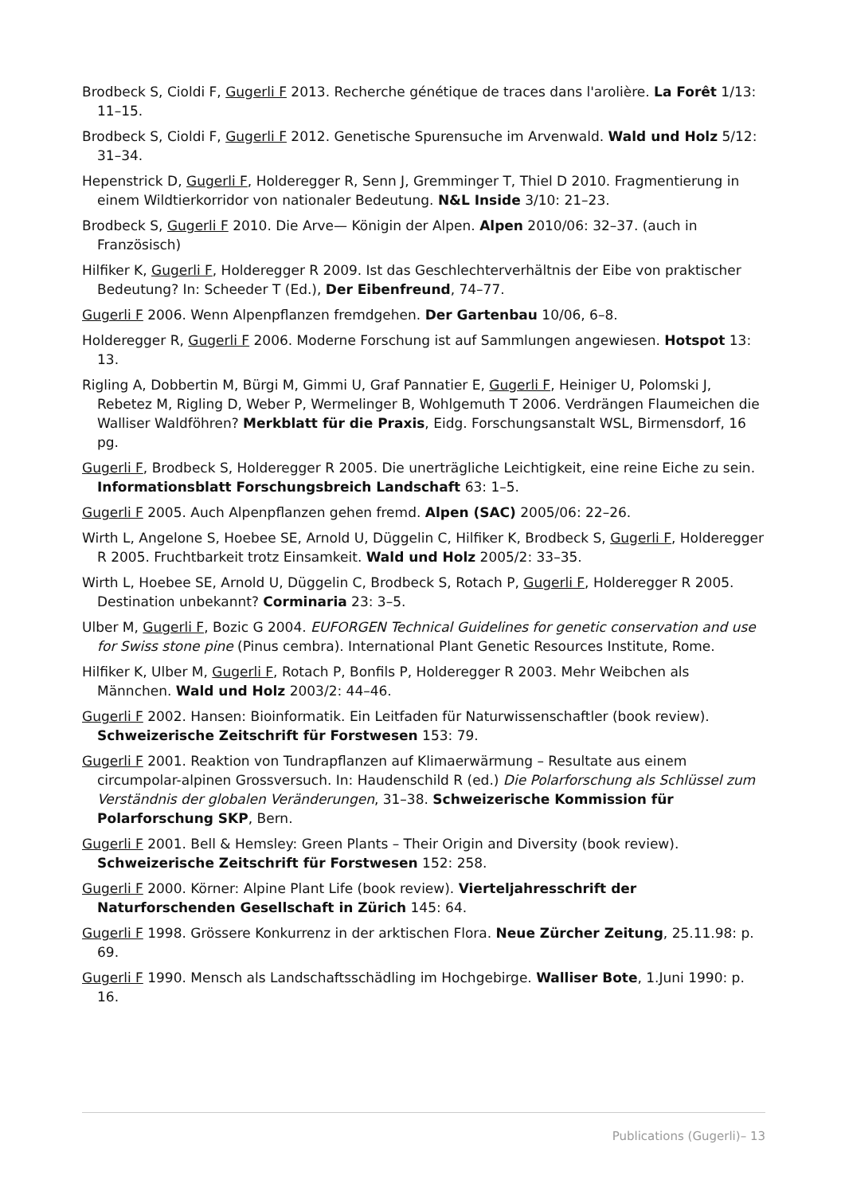Brodbeck S, Cioldi F, Gugerli F 2013. Recherche génétique de traces dans l'arolière. La Forêt 1/13: 11–15.
Brodbeck S, Cioldi F, Gugerli F 2012. Genetische Spurensuche im Arvenwald. Wald und Holz 5/12: 31–34.
Hepenstrick D, Gugerli F, Holderegger R, Senn J, Gremminger T, Thiel D 2010. Fragmentierung in einem Wildtierkorridor von nationaler Bedeutung. N&L Inside 3/10: 21–23.
Brodbeck S, Gugerli F 2010. Die Arve— Königin der Alpen. Alpen 2010/06: 32–37. (auch in Französisch)
Hilfiker K, Gugerli F, Holderegger R 2009. Ist das Geschlechterverhältnis der Eibe von praktischer Bedeutung? In: Scheeder T (Ed.), Der Eibenfreund, 74–77.
Gugerli F 2006. Wenn Alpenpflanzen fremdgehen. Der Gartenbau 10/06, 6–8.
Holderegger R, Gugerli F 2006. Moderne Forschung ist auf Sammlungen angewiesen. Hotspot 13: 13.
Rigling A, Dobbertin M, Bürgi M, Gimmi U, Graf Pannatier E, Gugerli F, Heiniger U, Polomski J, Rebetez M, Rigling D, Weber P, Wermelinger B, Wohlgemuth T 2006. Verdrängen Flaumeichen die Walliser Waldföhren? Merkblatt für die Praxis, Eidg. Forschungsanstalt WSL, Birmensdorf, 16 pg.
Gugerli F, Brodbeck S, Holderegger R 2005. Die unerträgliche Leichtigkeit, eine reine Eiche zu sein. Informationsblatt Forschungsbreich Landschaft 63: 1–5.
Gugerli F 2005. Auch Alpenpflanzen gehen fremd. Alpen (SAC) 2005/06: 22–26.
Wirth L, Angelone S, Hoebee SE, Arnold U, Düggelin C, Hilfiker K, Brodbeck S, Gugerli F, Holderegger R 2005. Fruchtbarkeit trotz Einsamkeit. Wald und Holz 2005/2: 33–35.
Wirth L, Hoebee SE, Arnold U, Düggelin C, Brodbeck S, Rotach P, Gugerli F, Holderegger R 2005. Destination unbekannt? Corminaria 23: 3–5.
Ulber M, Gugerli F, Bozic G 2004. EUFORGEN Technical Guidelines for genetic conservation and use for Swiss stone pine (Pinus cembra). International Plant Genetic Resources Institute, Rome.
Hilfiker K, Ulber M, Gugerli F, Rotach P, Bonfils P, Holderegger R 2003. Mehr Weibchen als Männchen. Wald und Holz 2003/2: 44–46.
Gugerli F 2002. Hansen: Bioinformatik. Ein Leitfaden für Naturwissenschaftler (book review). Schweizerische Zeitschrift für Forstwesen 153: 79.
Gugerli F 2001. Reaktion von Tundrapflanzen auf Klimaerwärmung – Resultate aus einem circumpolar-alpinen Grossversuch. In: Haudenschild R (ed.) Die Polarforschung als Schlüssel zum Verständnis der globalen Veränderungen, 31–38. Schweizerische Kommission für Polarforschung SKP, Bern.
Gugerli F 2001. Bell & Hemsley: Green Plants – Their Origin and Diversity (book review). Schweizerische Zeitschrift für Forstwesen 152: 258.
Gugerli F 2000. Körner: Alpine Plant Life (book review). Vierteljahresschrift der Naturforschenden Gesellschaft in Zürich 145: 64.
Gugerli F 1998. Grössere Konkurrenz in der arktischen Flora. Neue Zürcher Zeitung, 25.11.98: p. 69.
Gugerli F 1990. Mensch als Landschaftsschädling im Hochgebirge. Walliser Bote, 1.Juni 1990: p. 16.
Publications (Gugerli)– 13